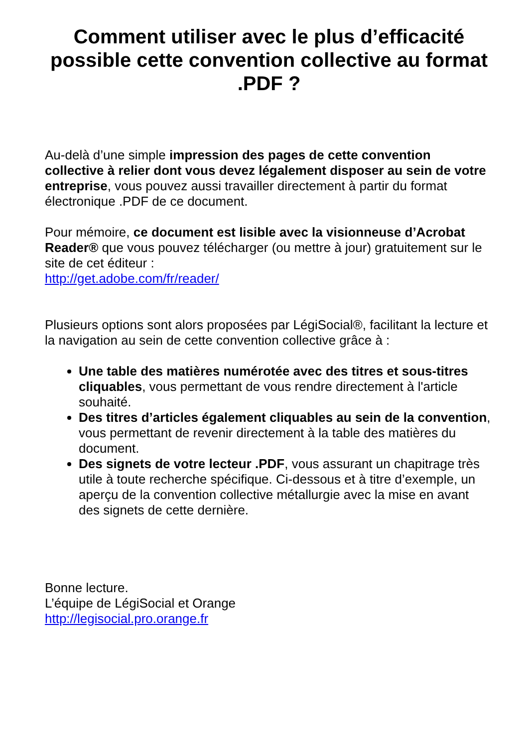Comment utiliser avec le plus d’efficacité possible cette convention collective au format .PDF ?
Au-delà d’une simple impression des pages de cette convention collective à relier dont vous devez légalement disposer au sein de votre entreprise, vous pouvez aussi travailler directement à partir du format électronique .PDF de ce document.
Pour mémoire, ce document est lisible avec la visionneuse d’Acrobat Reader® que vous pouvez télécharger (ou mettre à jour) gratuitement sur le site de cet éditeur :
http://get.adobe.com/fr/reader/
Plusieurs options sont alors proposées par LégiSocial®, facilitant la lecture et la navigation au sein de cette convention collective grâce à :
Une table des matières numérotée avec des titres et sous-titres cliquables, vous permettant de vous rendre directement à l'article souhaité.
Des titres d’articles également cliquables au sein de la convention, vous permettant de revenir directement à la table des matières du document.
Des signets de votre lecteur .PDF, vous assurant un chapitrage très utile à toute recherche spécifique. Ci-dessous et à titre d’exemple, un aperçu de la convention collective métallurgie avec la mise en avant des signets de cette dernière.
Bonne lecture.
L’équipe de LégiSocial et Orange
http://legisocial.pro.orange.fr